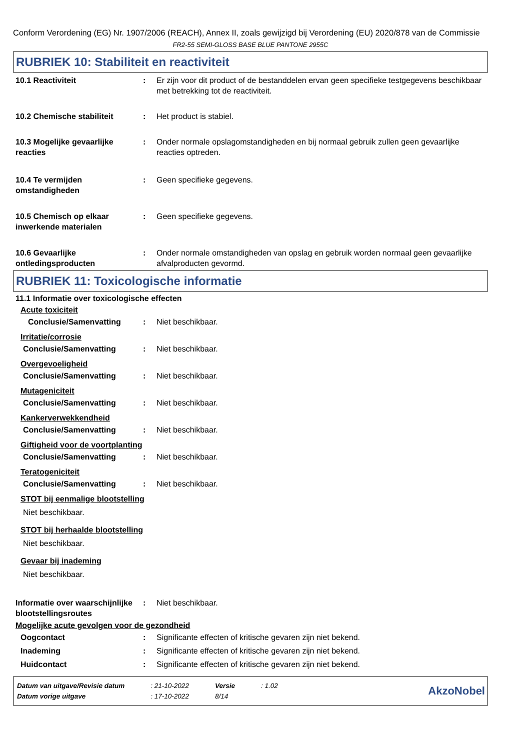Conform Verordening (EG) Nr. 1907/2006 (REACH), Annex II, zoals gewijzigd bij Verordening (EU) 2020/878 van de Commissie
FR2-55 SEMI-GLOSS BASE BLUE PANTONE 2955C
RUBRIEK 10: Stabiliteit en reactiviteit
10.1 Reactiviteit : Er zijn voor dit product of de bestanddelen ervan geen specifieke testgegevens beschikbaar met betrekking tot de reactiviteit.
10.2 Chemische stabiliteit : Het product is stabiel.
10.3 Mogelijke gevaarlijke reacties
: Onder normale opslagomstandigheden en bij normaal gebruik zullen geen gevaarlijke reacties optreden.
10.4 Te vermijden omstandigheden
: Geen specifieke gegevens.
10.5 Chemisch op elkaar inwerkende materialen
: Geen specifieke gegevens.
10.6 Gevaarlijke ontledingsproducten
: Onder normale omstandigheden van opslag en gebruik worden normaal geen gevaarlijke afvalproducten gevormd.
RUBRIEK 11: Toxicologische informatie
11.1 Informatie over toxicologische effecten
Acute toxiciteit
Conclusie/Samenvatting : Niet beschikbaar.
Irritatie/corrosie
Conclusie/Samenvatting : Niet beschikbaar.
Overgevoeligheid
Conclusie/Samenvatting : Niet beschikbaar.
Mutageniciteit
Conclusie/Samenvatting : Niet beschikbaar.
Kankerverwekkendheid
Conclusie/Samenvatting : Niet beschikbaar.
Giftigheid voor de voortplanting
Conclusie/Samenvatting : Niet beschikbaar.
Teratogeniciteit
Conclusie/Samenvatting : Niet beschikbaar.
STOT bij eenmalige blootstelling
Niet beschikbaar.
STOT bij herhaalde blootstelling
Niet beschikbaar.
Gevaar bij inademing
Niet beschikbaar.
Informatie over waarschijnlijke blootstellingsroutes
: Niet beschikbaar.
Mogelijke acute gevolgen voor de gezondheid
Oogcontact : Significante effecten of kritische gevaren zijn niet bekend.
Inademing : Significante effecten of kritische gevaren zijn niet bekend.
Huidcontact : Significante effecten of kritische gevaren zijn niet bekend.
| Datum van uitgave/Revisie datum | : 21-10-2022 | Versie | : 1.02 |
| Datum vorige uitgave | : 17-10-2022 | 8/14 | |
AkzoNobel